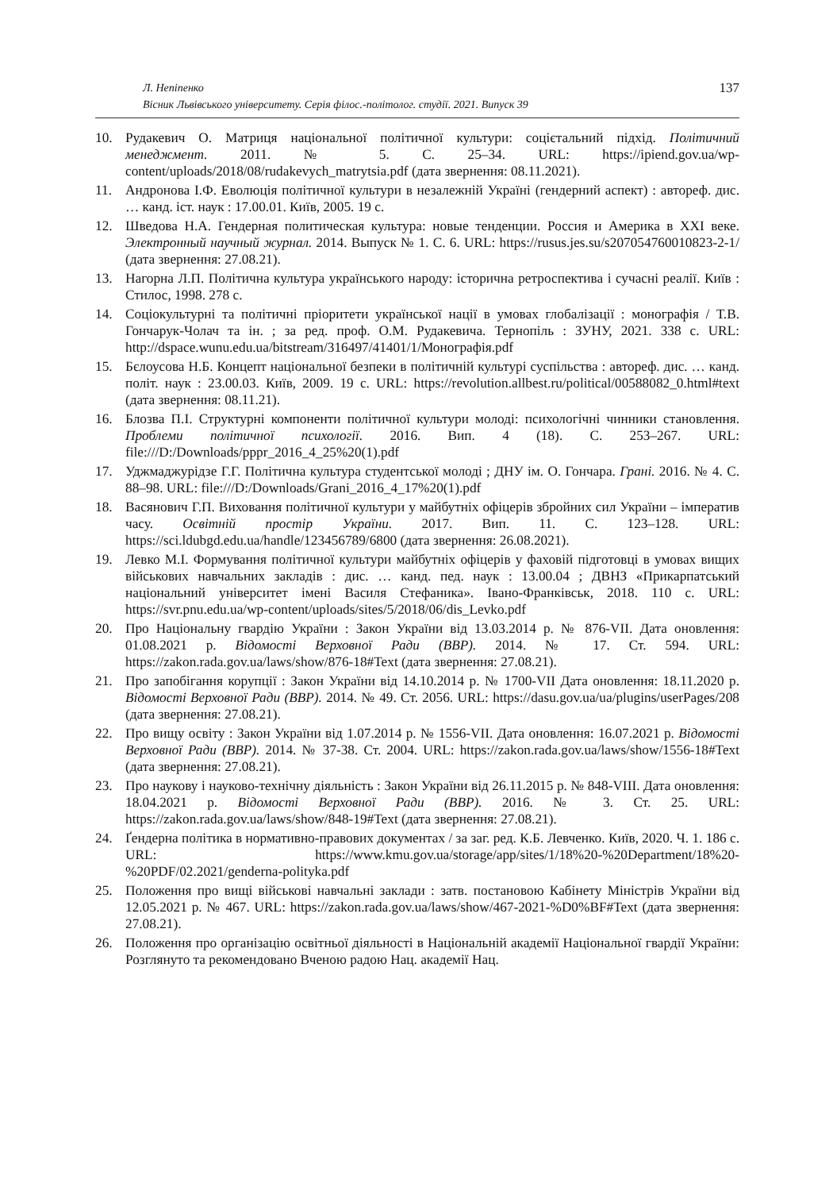Л. Непіпенко
Вісник Львівського університету. Серія філос.-політолог. студії. 2021. Випуск 39
137
10. Рудакевич О. Матриця національної політичної культури: соцієтальний підхід. Політичний менеджмент. 2011. № 5. С. 25–34. URL: https://ipiend.gov.ua/wp-content/uploads/2018/08/rudakevych_matrytsia.pdf (дата звернення: 08.11.2021).
11. Андронова І.Ф. Еволюція політичної культури в незалежній Україні (гендерний аспект) : автореф. дис. … канд. іст. наук : 17.00.01. Київ, 2005. 19 с.
12. Шведова Н.А. Гендерная политическая культура: новые тенденции. Россия и Америка в XXI веке. Электронный научный журнал. 2014. Выпуск № 1. С. 6. URL: https://rusus.jes.su/s207054760010823-2-1/ (дата звернення: 27.08.21).
13. Нагорна Л.П. Політична культура українського народу: історична ретроспектива і сучасні реалії. Київ : Стилос, 1998. 278 с.
14. Соціокультурні та політичні пріоритети української нації в умовах глобалізації : монографія / Т.В. Гончарук-Чолач та ін. ; за ред. проф. О.М. Рудакевича. Тернопіль : ЗУНУ, 2021. 338 с. URL: http://dspace.wunu.edu.ua/bitstream/316497/41401/1/Монографія.pdf
15. Бєлоусова Н.Б. Концепт національної безпеки в політичній культурі суспільства : автореф. дис. … канд. політ. наук : 23.00.03. Київ, 2009. 19 с. URL: https://revolution.allbest.ru/political/00588082_0.html#text (дата звернення: 08.11.21).
16. Блозва П.І. Структурні компоненти політичної культури молоді: психологічні чинники становлення. Проблеми політичної психології. 2016. Вип. 4 (18). С. 253–267. URL: file:///D:/Downloads/pppr_2016_4_25%20(1).pdf
17. Уджмаджурідзе Г.Г. Політична культура студентської молоді ; ДНУ ім. О. Гончара. Грані. 2016. № 4. С. 88–98. URL: file:///D:/Downloads/Grani_2016_4_17%20(1).pdf
18. Васянович Г.П. Виховання політичної культури у майбутніх офіцерів збройних сил України – імператив часу. Освітній простір України. 2017. Вип. 11. С. 123–128. URL: https://sci.ldubgd.edu.ua/handle/123456789/6800 (дата звернення: 26.08.2021).
19. Левко М.І. Формування політичної культури майбутніх офіцерів у фаховій підготовці в умовах вищих військових навчальних закладів : дис. … канд. пед. наук : 13.00.04 ; ДВНЗ «Прикарпатський національний університет імені Василя Стефаника». Івано-Франківськ, 2018. 110 с. URL: https://svr.pnu.edu.ua/wp-content/uploads/sites/5/2018/06/dis_Levko.pdf
20. Про Національну гвардію України : Закон України від 13.03.2014 р. № 876-VII. Дата оновлення: 01.08.2021 р. Відомості Верховної Ради (ВВР). 2014. № 17. Ст. 594. URL: https://zakon.rada.gov.ua/laws/show/876-18#Text (дата звернення: 27.08.21).
21. Про запобігання корупції : Закон України від 14.10.2014 р. № 1700-VII Дата оновлення: 18.11.2020 р. Відомості Верховної Ради (ВВР). 2014. № 49. Ст. 2056. URL: https://dasu.gov.ua/ua/plugins/userPages/208 (дата звернення: 27.08.21).
22. Про вищу освіту : Закон України від 1.07.2014 р. № 1556-VII. Дата оновлення: 16.07.2021 р. Відомості Верховної Ради (ВВР). 2014. № 37-38. Ст. 2004. URL: https://zakon.rada.gov.ua/laws/show/1556-18#Text (дата звернення: 27.08.21).
23. Про наукову і науково-технічну діяльність : Закон України від 26.11.2015 р. № 848-VIII. Дата оновлення: 18.04.2021 р. Відомості Верховної Ради (ВВР). 2016. № 3. Ст. 25. URL: https://zakon.rada.gov.ua/laws/show/848-19#Text (дата звернення: 27.08.21).
24. Ґендерна політика в нормативно-правових документах / за заг. ред. К.Б. Левченко. Київ, 2020. Ч. 1. 186 с. URL: https://www.kmu.gov.ua/storage/app/sites/1/18%20-%20Department/18%20-%20PDF/02.2021/genderna-polityka.pdf
25. Положення про вищі військові навчальні заклади : затв. постановою Кабінету Міністрів України від 12.05.2021 р. № 467. URL: https://zakon.rada.gov.ua/laws/show/467-2021-%D0%BF#Text (дата звернення: 27.08.21).
26. Положення про організацію освітньої діяльності в Національній академії Національної гвардії України: Розглянуто та рекомендовано Вченою радою Нац. академії Нац.